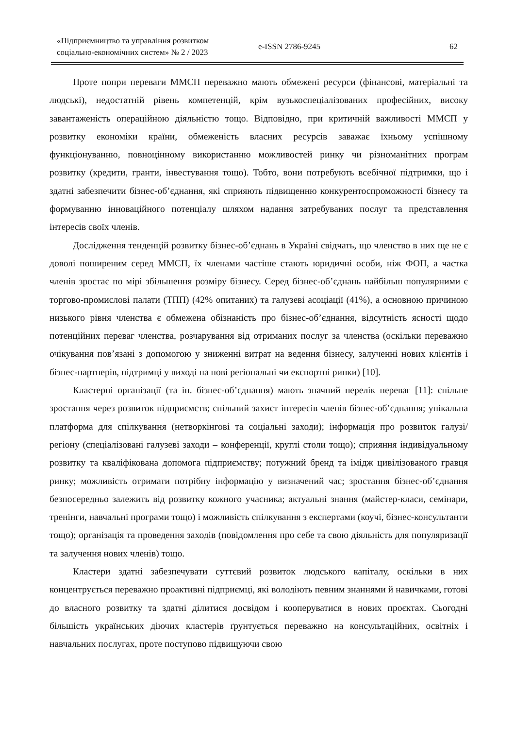«Підприємництво та управління розвитком соціально-економічних систем» № 2 / 2023
e-ISSN 2786-9245 62
Проте попри переваги ММСП переважно мають обмежені ресурси (фінансові, матеріальні та людські), недостатній рівень компетенцій, крім вузькоспеціалізованих професійних, високу завантаженість операційною діяльністю тощо. Відповідно, при критичній важливості ММСП у розвитку економіки країни, обмеженість власних ресурсів заважає їхньому успішному функціонуванню, повноцінному використанню можливостей ринку чи різноманітних програм розвитку (кредити, гранти, інвестування тощо). Тобто, вони потребують всебічної підтримки, що і здатні забезпечити бізнес-об’єднання, які сприяють підвищенню конкурентоспроможності бізнесу та формуванню інноваційного потенціалу шляхом надання затребуваних послуг та представлення інтересів своїх членів.
Дослідження тенденцій розвитку бізнес-об’єднань в Україні свідчать, що членство в них ще не є доволі поширеним серед ММСП, їх членами частіше стають юридичні особи, ніж ФОП, а частка членів зростає по мірі збільшення розміру бізнесу. Серед бізнес-об’єднань найбільш популярними є торгово-промислові палати (ТПП) (42% опитаних) та галузеві асоціації (41%), а основною причиною низького рівня членства є обмежена обізнаність про бізнес-об’єднання, відсутність ясності щодо потенційних переваг членства, розчарування від отриманих послуг за членства (оскільки переважно очікування пов’язані з допомогою у зниженні витрат на ведення бізнесу, залученні нових клієнтів і бізнес-партнерів, підтримці у виході на нові регіональні чи експортні ринки) [10].
Кластерні організації (та ін. бізнес-об’єднання) мають значний перелік переваг [11]: спільне зростання через розвиток підприємств; спільний захист інтересів членів бізнес-об’єднання; унікальна платформа для спілкування (нетворкінгові та соціальні заходи); інформація про розвиток галузі/регіону (спеціалізовані галузеві заходи – конференції, круглі столи тощо); сприяння індивідуальному розвитку та кваліфікована допомога підприємству; потужний бренд та імідж цивілізованого гравця ринку; можливість отримати потрібну інформацію у визначений час; зростання бізнес-об’єднання безпосередньо залежить від розвитку кожного учасника; актуальні знання (майстер-класи, семінари, тренінги, навчальні програми тощо) і можливість спілкування з експертами (коучі, бізнес-консультанти тощо); організація та проведення заходів (повідомлення про себе та свою діяльність для популяризації та залучення нових членів) тощо.
Кластери здатні забезпечувати суттєвий розвиток людського капіталу, оскільки в них концентрується переважно проактивні підприємці, які володіють певним знаннями й навичками, готові до власного розвитку та здатні ділитися досвідом і кооперуватися в нових проєктах. Сьогодні більшість українських діючих кластерів ґрунтується переважно на консультаційних, освітніх і навчальних послугах, проте поступово підвищуючи свою